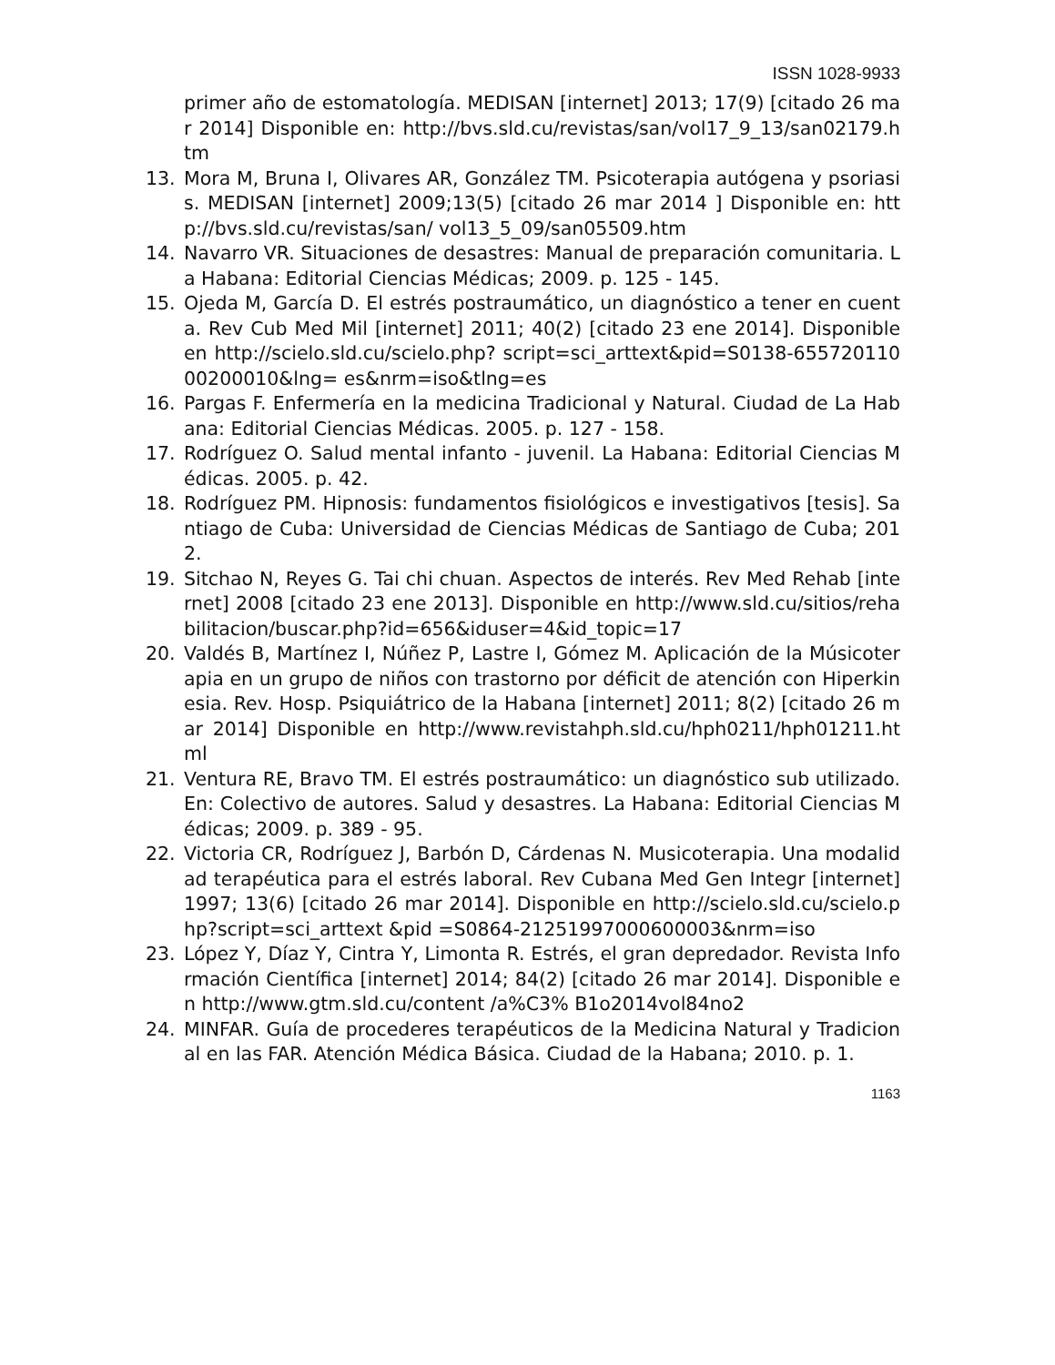ISSN 1028-9933
primer año de estomatología. MEDISAN [internet] 2013; 17(9) [citado 26 mar 2014] Disponible en: http://bvs.sld.cu/revistas/san/vol17_9_13/san02179.htm
13. Mora M, Bruna I, Olivares AR, González TM. Psicoterapia autógena y psoriasis. MEDISAN [internet] 2009;13(5) [citado 26 mar 2014 ] Disponible en: http://bvs.sld.cu/revistas/san/ vol13_5_09/san05509.htm
14. Navarro VR. Situaciones de desastres: Manual de preparación comunitaria. La Habana: Editorial Ciencias Médicas; 2009. p. 125 - 145.
15. Ojeda M, García D. El estrés postraumático, un diagnóstico a tener en cuenta. Rev Cub Med Mil [internet] 2011; 40(2) [citado 23 ene 2014]. Disponible en http://scielo.sld.cu/scielo.php? script=sci_arttext&pid=S0138-65572011000200010&lng= es&nrm=iso&tlng=es
16. Pargas F. Enfermería en la medicina Tradicional y Natural. Ciudad de La Habana: Editorial Ciencias Médicas. 2005. p. 127 - 158.
17. Rodríguez O. Salud mental infanto - juvenil. La Habana: Editorial Ciencias Médicas. 2005. p. 42.
18. Rodríguez PM. Hipnosis: fundamentos fisiológicos e investigativos [tesis]. Santiago de Cuba: Universidad de Ciencias Médicas de Santiago de Cuba; 2012.
19. Sitchao N, Reyes G. Tai chi chuan. Aspectos de interés. Rev Med Rehab [internet] 2008 [citado 23 ene 2013]. Disponible en http://www.sld.cu/sitios/rehabilitacion/buscar.php?id=656&iduser=4&id_topic=17
20. Valdés B, Martínez I, Núñez P, Lastre I, Gómez M. Aplicación de la Músicoterapia en un grupo de niños con trastorno por déficit de atención con Hiperkinesia. Rev. Hosp. Psiquiátrico de la Habana [internet] 2011; 8(2) [citado 26 mar 2014] Disponible en http://www.revistahph.sld.cu/hph0211/hph01211.html
21. Ventura RE, Bravo TM. El estrés postraumático: un diagnóstico sub utilizado. En: Colectivo de autores. Salud y desastres. La Habana: Editorial Ciencias Médicas; 2009. p. 389 - 95.
22. Victoria CR, Rodríguez J, Barbón D, Cárdenas N. Musicoterapia. Una modalidad terapéutica para el estrés laboral. Rev Cubana Med Gen Integr [internet] 1997; 13(6) [citado 26 mar 2014]. Disponible en http://scielo.sld.cu/scielo.php?script=sci_arttext &pid =S0864-21251997000600003&nrm=iso
23. López Y, Díaz Y, Cintra Y, Limonta R. Estrés, el gran depredador. Revista Información Científica [internet] 2014; 84(2) [citado 26 mar 2014]. Disponible en http://www.gtm.sld.cu/content /a%C3% B1o2014vol84no2
24. MINFAR. Guía de procederes terapéuticos de la Medicina Natural y Tradicional en las FAR. Atención Médica Básica. Ciudad de la Habana; 2010. p. 1.
1163